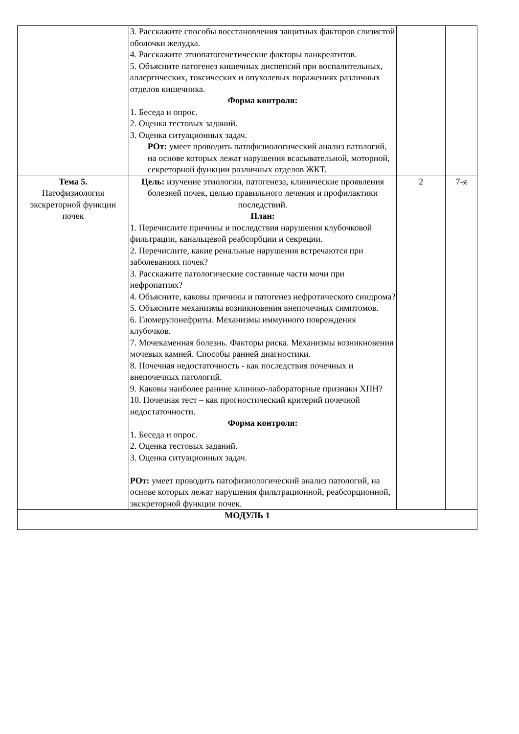| | 3. Расскажите способы восстановления защитных факторов слизистой оболочки желудка. 4. Расскажите этиопатогенетические факторы панкреатитов. 5. Объясните патогенез кишечных диспепсий при воспалительных, аллергических, токсических и опухолевых поражениях различных отделов кишечника. Форма контроля: 1. Беседа и опрос. 2. Оценка тестовых заданий. 3. Оценка ситуационных задач. РОт: умеет проводить патофизиологический анализ патологий, на основе которых лежат нарушения всасывательной, моторной, секреторной функции различных отделов ЖКТ. | | |
| Тема 5. Патофизиология экскреторной функции почек | Цель: изучение этиологии, патогенеза, клинические проявления болезней почек, целью правильного лечения и профилактики последствий. План: 1. Перечислите причины и последствия нарушения клубочковой фильтрации, канальцевой реабсорбции и секреции. 2. Перечислите, какие ренальные нарушения встречаются при заболеваниях почек? 3. Расскажите патологические составные части мочи при нефропатиях? 4. Объясните, каковы причины и патогенез нефротического синдрома? 5. Объясните механизмы возникновения внепочечных симптомов. 6. Гломерулонефриты. Механизмы иммунного повреждения клубочков. 7. Мочекаменная болезнь. Факторы риска. Механизмы возникновения мочевых камней. Способы ранней диагностики. 8. Почечная недостаточность - как последствия почечных и внепочечных патологий. 9. Каковы наиболее ранние клинико-лабораторные признаки ХПН? 10. Почечная тест – как прогностический критерий почечной недостаточности. Форма контроля: 1. Беседа и опрос. 2. Оценка тестовых заданий. 3. Оценка ситуационных задач. РОт: умеет проводить патофизиологический анализ патологий, на основе которых лежат нарушения фильтрационной, реабсорционной, экскреторной функции почек. | 2 | 7-я |
| МОДУЛЬ 1 | | | |